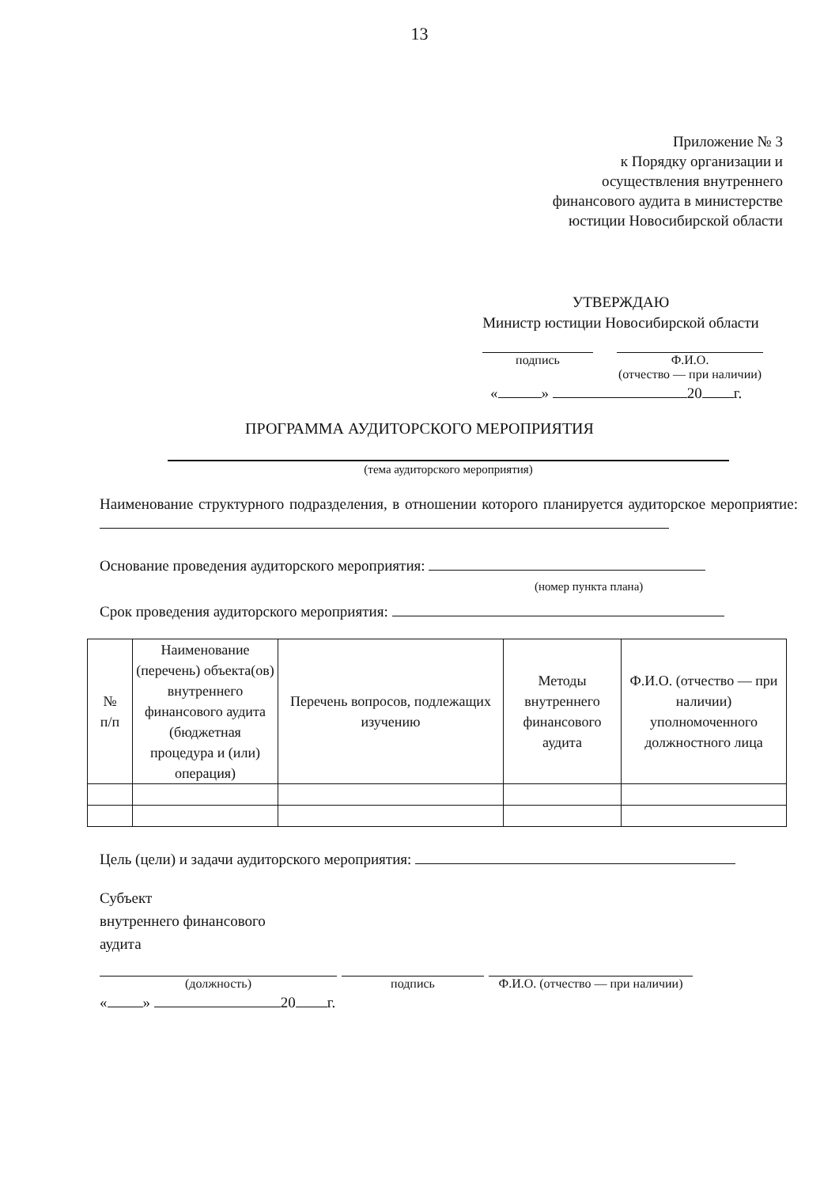13
Приложение № 3
к Порядку организации и
осуществления внутреннего
финансового аудита в министерстве
юстиции Новосибирской области
УТВЕРЖДАЮ
Министр юстиции Новосибирской области
подпись Ф.И.О.
(отчество — при наличии)
« » 20 г.
ПРОГРАММА АУДИТОРСКОГО МЕРОПРИЯТИЯ
(тема аудиторского мероприятия)
Наименование структурного подразделения, в отношении которого планируется аудиторское мероприятие:
Основание проведения аудиторского мероприятия:
(номер пункта плана)
Срок проведения аудиторского мероприятия:
| № п/п | Наименование (перечень) объекта(ов) внутреннего финансового аудита (бюджетная процедура и (или) операция) | Перечень вопросов, подлежащих изучению | Методы внутреннего финансового аудита | Ф.И.О. (отчество — при наличии) уполномоченного должностного лица |
| --- | --- | --- | --- | --- |
Цель (цели) и задачи аудиторского мероприятия:
Субъект
внутреннего финансового
аудита
(должность) подпись Ф.И.О. (отчество — при наличии)
« » 20 г.